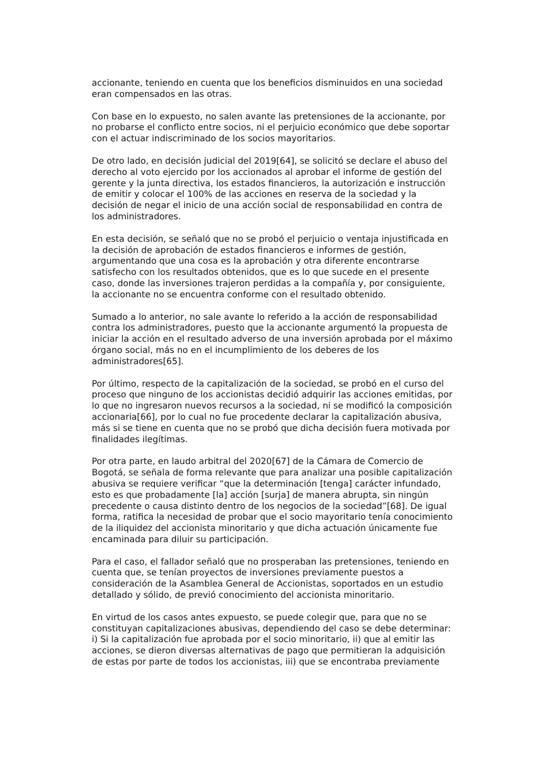accionante, teniendo en cuenta que los beneficios disminuidos en una sociedad eran compensados en las otras.
Con base en lo expuesto, no salen avante las pretensiones de la accionante, por no probarse el conflicto entre socios, ni el perjuicio económico que debe soportar con el actuar indiscriminado de los socios mayoritarios.
De otro lado, en decisión judicial del 2019[64], se solicitó se declare el abuso del derecho al voto ejercido por los accionados al aprobar el informe de gestión del gerente y la junta directiva, los estados financieros, la autorización e instrucción de emitir y colocar el 100% de las acciones en reserva de la sociedad y la decisión de negar el inicio de una acción social de responsabilidad en contra de los administradores.
En esta decisión, se señaló que no se probó el perjuicio o ventaja injustificada en la decisión de aprobación de estados financieros e informes de gestión, argumentando que una cosa es la aprobación y otra diferente encontrarse satisfecho con los resultados obtenidos, que es lo que sucede en el presente caso, donde las inversiones trajeron perdidas a la compañía y, por consiguiente, la accionante no se encuentra conforme con el resultado obtenido.
Sumado a lo anterior, no sale avante lo referido a la acción de responsabilidad contra los administradores, puesto que la accionante argumentó la propuesta de iniciar la acción en el resultado adverso de una inversión aprobada por el máximo órgano social, más no en el incumplimiento de los deberes de los administradores[65].
Por último, respecto de la capitalización de la sociedad, se probó en el curso del proceso que ninguno de los accionistas decidió adquirir las acciones emitidas, por lo que no ingresaron nuevos recursos a la sociedad, ni se modificó la composición accionaria[66], por lo cual no fue procedente declarar la capitalización abusiva, más si se tiene en cuenta que no se probó que dicha decisión fuera motivada por finalidades ilegítimas.
Por otra parte, en laudo arbitral del 2020[67] de la Cámara de Comercio de Bogotá, se señala de forma relevante que para analizar una posible capitalización abusiva se requiere verificar “que la determinación [tenga] carácter infundado, esto es que probadamente [la] acción [surja] de manera abrupta, sin ningún precedente o causa distinto dentro de los negocios de la sociedad”[68]. De igual forma, ratifica la necesidad de probar que el socio mayoritario tenía conocimiento de la iliquidez del accionista minoritario y que dicha actuación únicamente fue encaminada para diluir su participación.
Para el caso, el fallador señaló que no prosperaban las pretensiones, teniendo en cuenta que, se tenían proyectos de inversiones previamente puestos a consideración de la Asamblea General de Accionistas, soportados en un estudio detallado y sólido, de previó conocimiento del accionista minoritario.
En virtud de los casos antes expuesto, se puede colegir que, para que no se constituyan capitalizaciones abusivas, dependiendo del caso se debe determinar: i) Si la capitalización fue aprobada por el socio minoritario, ii) que al emitir las acciones, se dieron diversas alternativas de pago que permitieran la adquisición de estas por parte de todos los accionistas, iii) que se encontraba previamente